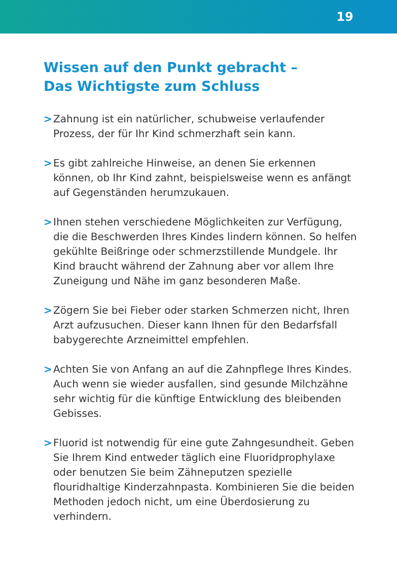19
Wissen auf den Punkt gebracht –
Das Wichtigste zum Schluss
> Zahnung ist ein natürlicher, schubweise verlaufender Prozess, der für Ihr Kind schmerzhaft sein kann.
> Es gibt zahlreiche Hinweise, an denen Sie erkennen können, ob Ihr Kind zahnt, beispielsweise wenn es anfängt auf Gegenständen herumzukauen.
> Ihnen stehen verschiedene Möglichkeiten zur Verfügung, die die Beschwerden Ihres Kindes lindern können. So helfen gekühlte Beißringe oder schmerzstillende Mundgele. Ihr Kind braucht während der Zahnung aber vor allem Ihre Zuneigung und Nähe im ganz besonderen Maße.
> Zögern Sie bei Fieber oder starken Schmerzen nicht, Ihren Arzt aufzusuchen. Dieser kann Ihnen für den Bedarfsfall babygerechte Arzneimittel empfehlen.
> Achten Sie von Anfang an auf die Zahnpflege Ihres Kindes. Auch wenn sie wieder ausfallen, sind gesunde Milchzähne sehr wichtig für die künftige Entwicklung des bleibenden Gebisses.
> Fluorid ist notwendig für eine gute Zahngesundheit. Geben Sie Ihrem Kind entweder täglich eine Fluoridprophylaxe oder benutzen Sie beim Zähneputzen spezielle flouridhaltige Kinderzahnpasta. Kombinieren Sie die beiden Methoden jedoch nicht, um eine Überdosierung zu verhindern.